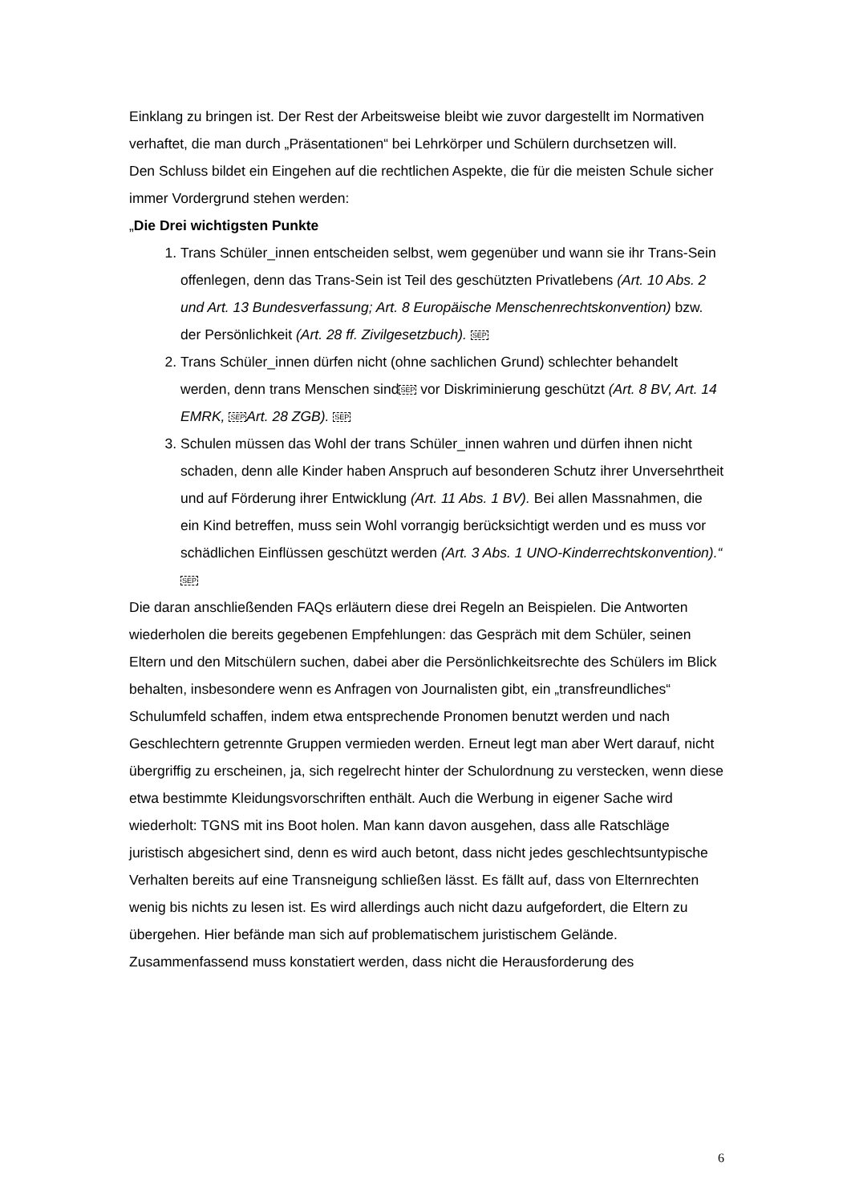Einklang zu bringen ist. Der Rest der Arbeitsweise bleibt wie zuvor dargestellt im Normativen verhaftet, die man durch „Präsentationen“ bei Lehrkörper und Schülern durchsetzen will.
Den Schluss bildet ein Eingehen auf die rechtlichen Aspekte, die für die meisten Schule sicher immer Vordergrund stehen werden:
„Die Drei wichtigsten Punkte
1. Trans Schüler_innen entscheiden selbst, wem gegenüber und wann sie ihr Trans-Sein offenlegen, denn das Trans-Sein ist Teil des geschützten Privatlebens (Art. 10 Abs. 2 und Art. 13 Bundesverfassung; Art. 8 Europäische Menschenrechtskonvention) bzw. der Persönlichkeit (Art. 28 ff. Zivilgesetzbuch). SEP
2. Trans Schüler_innen dürfen nicht (ohne sachlichen Grund) schlechter behandelt werden, denn trans Menschen sindSEP vor Diskriminierung geschützt (Art. 8 BV, Art. 14 EMRK, SEPArt. 28 ZGB). SEP
3. Schulen müssen das Wohl der trans Schüler_innen wahren und dürfen ihnen nicht schaden, denn alle Kinder haben Anspruch auf besonderen Schutz ihrer Unversehrtheit und auf Förderung ihrer Entwicklung (Art. 11 Abs. 1 BV). Bei allen Massnahmen, die ein Kind betreffen, muss sein Wohl vorrangig berücksichtigt werden und es muss vor schädlichen Einflüssen geschützt werden (Art. 3 Abs. 1 UNO-Kinderrechtskonvention).“ SEP
Die daran anschließenden FAQs erläutern diese drei Regeln an Beispielen. Die Antworten wiederholen die bereits gegebenen Empfehlungen: das Gespräch mit dem Schüler, seinen Eltern und den Mitschülern suchen, dabei aber die Persönlichkeitsrechte des Schülers im Blick behalten, insbesondere wenn es Anfragen von Journalisten gibt, ein „transfreundliches“ Schulumfeld schaffen, indem etwa entsprechende Pronomen benutzt werden und nach Geschlechtern getrennte Gruppen vermieden werden. Erneut legt man aber Wert darauf, nicht übergriffig zu erscheinen, ja, sich regelrecht hinter der Schulordnung zu verstecken, wenn diese etwa bestimmte Kleidungsvorschriften enthält. Auch die Werbung in eigener Sache wird wiederholt: TGNS mit ins Boot holen. Man kann davon ausgehen, dass alle Ratschläge juristisch abgesichert sind, denn es wird auch betont, dass nicht jedes geschlechtsuntypische Verhalten bereits auf eine Transneigung schließen lässt. Es fällt auf, dass von Elternrechten wenig bis nichts zu lesen ist. Es wird allerdings auch nicht dazu aufgefordert, die Eltern zu übergehen. Hier befände man sich auf problematischem juristischem Gelände.
Zusammenfassend muss konstatiert werden, dass nicht die Herausforderung des
6